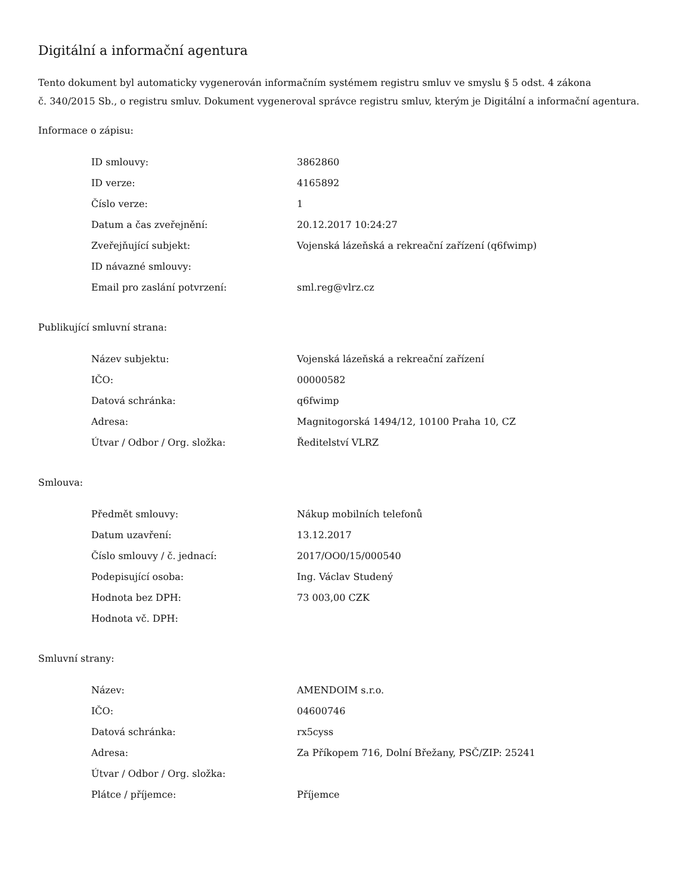Digitální a informační agentura
Tento dokument byl automaticky vygenerován informačním systémem registru smluv ve smyslu § 5 odst. 4 zákona
č. 340/2015 Sb., o registru smluv. Dokument vygeneroval správce registru smluv, kterým je Digitální a informační agentura.
Informace o zápisu:
| ID smlouvy: | 3862860 |
| ID verze: | 4165892 |
| Číslo verze: | 1 |
| Datum a čas zveřejnění: | 20.12.2017 10:24:27 |
| Zveřejňující subjekt: | Vojenská lázeňská a rekreační zařízení (q6fwimp) |
| ID návazné smlouvy: | |
| Email pro zaslání potvrzení: | sml.reg@vlrz.cz |
Publikující smluvní strana:
| Název subjektu: | Vojenská lázeňská a rekreační zařízení |
| IČO: | 00000582 |
| Datová schránka: | q6fwimp |
| Adresa: | Magnitogorská 1494/12, 10100 Praha 10, CZ |
| Útvar / Odbor / Org. složka: | Ředitelství VLRZ |
Smlouva:
| Předmět smlouvy: | Nákup mobilních telefonů |
| Datum uzavření: | 13.12.2017 |
| Číslo smlouvy / č. jednací: | 2017/OO0/15/000540 |
| Podepisující osoba: | Ing. Václav Studený |
| Hodnota bez DPH: | 73 003,00 CZK |
| Hodnota vč. DPH: | |
Smluvní strany:
| Název: | AMENDOIM s.r.o. |
| IČO: | 04600746 |
| Datová schránka: | rx5cyss |
| Adresa: | Za Příkopem 716, Dolní Břežany, PSČ/ZIP: 25241 |
| Útvar / Odbor / Org. složka: | |
| Plátce / příjemce: | Příjemce |